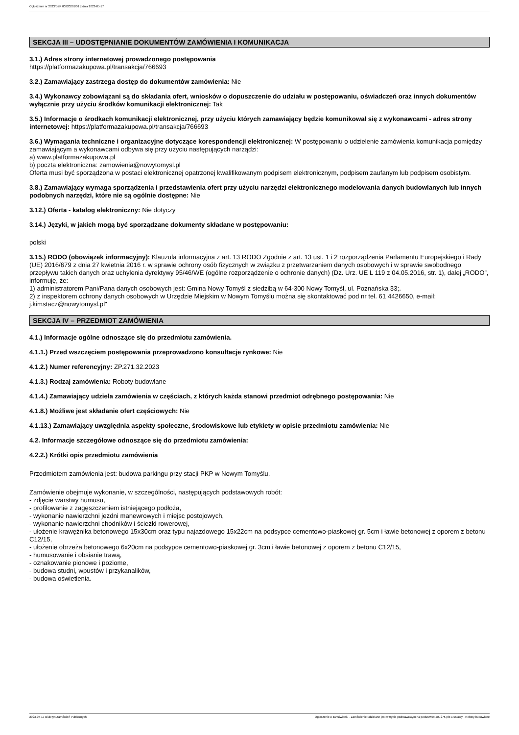Ogłoszenie nr 2023/BZP 00220201/01 z dnia 2023-05-17
SEKCJA III – UDOSTĘPNIANIE DOKUMENTÓW ZAMÓWIENIA I KOMUNIKACJA
3.1.) Adres strony internetowej prowadzonego postępowania
https://platformazakupowa.pl/transakcja/766693
3.2.) Zamawiający zastrzega dostęp do dokumentów zamówienia: Nie
3.4.) Wykonawcy zobowiązani są do składania ofert, wniosków o dopuszczenie do udziału w postępowaniu, oświadczeń oraz innych dokumentów wyłącznie przy użyciu środków komunikacji elektronicznej: Tak
3.5.) Informacje o środkach komunikacji elektronicznej, przy użyciu których zamawiający będzie komunikował się z wykonawcami - adres strony internetowej: https://platformazakupowa.pl/transakcja/766693
3.6.) Wymagania techniczne i organizacyjne dotyczące korespondencji elektronicznej: W postępowaniu o udzielenie zamówienia komunikacja pomiędzy zamawiającym a wykonawcami odbywa się przy użyciu następujących narządzi:
a) www.platformazakupowa.pl
b) poczta elektroniczna: zamowienia@nowytomysl.pl
Oferta musi być sporządzona w postaci elektronicznej opatrzonej kwalifikowanym podpisem elektronicznym, podpisem zaufanym lub podpisem osobistym.
3.8.) Zamawiający wymaga sporządzenia i przedstawienia ofert przy użyciu narzędzi elektronicznego modelowania danych budowlanych lub innych podobnych narzędzi, które nie są ogólnie dostępne: Nie
3.12.) Oferta - katalog elektroniczny: Nie dotyczy
3.14.) Języki, w jakich mogą być sporządzane dokumenty składane w postępowaniu:
polski
3.15.) RODO (obowiązek informacyjny): Klauzula informacyjna z art. 13 RODO Zgodnie z art. 13 ust. 1 i 2 rozporządzenia Parlamentu Europejskiego i Rady (UE) 2016/679 z dnia 27 kwietnia 2016 r. w sprawie ochrony osób fizycznych w związku z przetwarzaniem danych osobowych i w sprawie swobodnego przepływu takich danych oraz uchylenia dyrektywy 95/46/WE (ogólne rozporządzenie o ochronie danych) (Dz. Urz. UE L 119 z 04.05.2016, str. 1), dalej „RODO”, informuję, że:
1) administratorem Pani/Pana danych osobowych jest: Gmina Nowy Tomyśl z siedzibą w 64-300 Nowy Tomyśl, ul. Poznańska 33;.
2) z inspektorem ochrony danych osobowych w Urzędzie Miejskim w Nowym Tomyślu można się skontaktować pod nr tel. 61 4426650, e-mail: j.kimstacz@nowytomysl.pl"
SEKCJA IV – PRZEDMIOT ZAMÓWIENIA
4.1.) Informacje ogólne odnoszące się do przedmiotu zamówienia.
4.1.1.) Przed wszczęciem postępowania przeprowadzono konsultacje rynkowe: Nie
4.1.2.) Numer referencyjny: ZP.271.32.2023
4.1.3.) Rodzaj zamówienia: Roboty budowlane
4.1.4.) Zamawiający udziela zamówienia w częściach, z których każda stanowi przedmiot odrębnego postępowania: Nie
4.1.8.) Możliwe jest składanie ofert częściowych: Nie
4.1.13.) Zamawiający uwzględnia aspekty społeczne, środowiskowe lub etykiety w opisie przedmiotu zamówienia: Nie
4.2. Informacje szczegółowe odnoszące się do przedmiotu zamówienia:
4.2.2.) Krótki opis przedmiotu zamówienia
Przedmiotem zamówienia jest: budowa parkingu przy stacji PKP w Nowym Tomyślu.
Zamówienie obejmuje wykonanie, w szczególności, następujących podstawowych robót:
- zdjęcie warstwy humusu,
- profilowanie z zagęszczeniem istniejącego podłoża,
- wykonanie nawierzchni jezdni manewrowych i miejsc postojowych,
- wykonanie nawierzchni chodników i ścieżki rowerowej,
- ułożenie krawężnika betonowego 15x30cm oraz typu najazdowego 15x22cm na podsypce cementowo-piaskowej gr. 5cm i ławie betonowej z oporem z betonu C12/15,
- ułożenie obrzeża betonowego 6x20cm na podsypce cementowo-piaskowej gr. 3cm i ławie betonowej z oporem z betonu C12/15,
- humusowanie i obsianie trawą,
- oznakowanie pionowe i poziome,
- budowa studni, wpustów i przykanalików,
- budowa oświetlenia.
2023-05-17 Biuletyn Zamówień Publicznych Ogłoszenie o zamówieniu - Zamówienie udzielane jest w trybie podstawowym na podstawie: art. 275 pkt 1 ustawy - Roboty budowlane